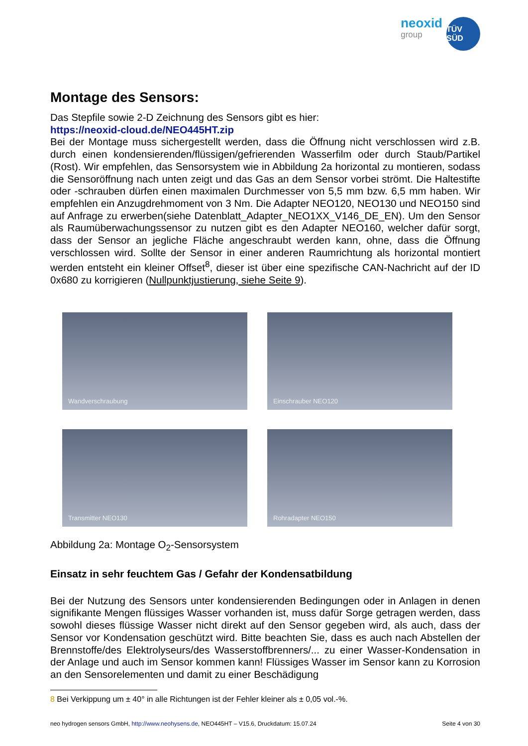neoxid
group
TÜV SÜD
Montage des Sensors:
Das Stepfile sowie 2-D Zeichnung des Sensors gibt es hier:
https://neoxid-cloud.de/NEO445HT.zip
Bei der Montage muss sichergestellt werden, dass die Öffnung nicht verschlossen wird z.B. durch einen kondensierenden/flüssigen/gefrierenden Wasserfilm oder durch Staub/Partikel (Rost). Wir empfehlen, das Sensorsystem wie in Abbildung 2a horizontal zu montieren, sodass die Sensoröffnung nach unten zeigt und das Gas an dem Sensor vorbei strömt. Die Haltestifte oder -schrauben dürfen einen maximalen Durchmesser von 5,5 mm bzw. 6,5 mm haben. Wir empfehlen ein Anzugdrehmoment von 3 Nm. Die Adapter NEO120, NEO130 und NEO150 sind auf Anfrage zu erwerben(siehe Datenblatt_Adapter_NEO1XX_V146_DE_EN). Um den Sensor als Raumüberwachungssensor zu nutzen gibt es den Adapter NEO160, welcher dafür sorgt, dass der Sensor an jegliche Fläche angeschraubt werden kann, ohne, dass die Öffnung verschlossen wird. Sollte der Sensor in einer anderen Raumrichtung als horizontal montiert werden entsteht ein kleiner Offset<sup>8</sup>, dieser ist über eine spezifische CAN-Nachricht auf der ID 0x680 zu korrigieren (Nullpunktjustierung, siehe Seite 9).
Wandverschraubung
Einschrauber NEO120
Transmitter NEO130
Rohradapter NEO150
Abbildung 2a: Montage O<sub>2</sub>-Sensorsystem
Einsatz in sehr feuchtem Gas / Gefahr der Kondensatbildung
Bei der Nutzung des Sensors unter kondensierenden Bedingungen oder in Anlagen in denen signifikante Mengen flüssiges Wasser vorhanden ist, muss dafür Sorge getragen werden, dass sowohl dieses flüssige Wasser nicht direkt auf den Sensor gegeben wird, als auch, dass der Sensor vor Kondensation geschützt wird. Bitte beachten Sie, dass es auch nach Abstellen der Brennstoffe/des Elektrolyseurs/des Wasserstoffbrenners/... zu einer Wasser-Kondensation in der Anlage und auch im Sensor kommen kann! Flüssiges Wasser im Sensor kann zu Korrosion an den Sensorelementen und damit zu einer Beschädigung
8 Bei Verkippung um ± 40° in alle Richtungen ist der Fehler kleiner als ± 0,05 vol.-%.
neo hydrogen sensors GmbH, http://www.neohysens.de, NEO445HT – V15.6, Druckdatum: 15.07.24 Seite 4 von 30